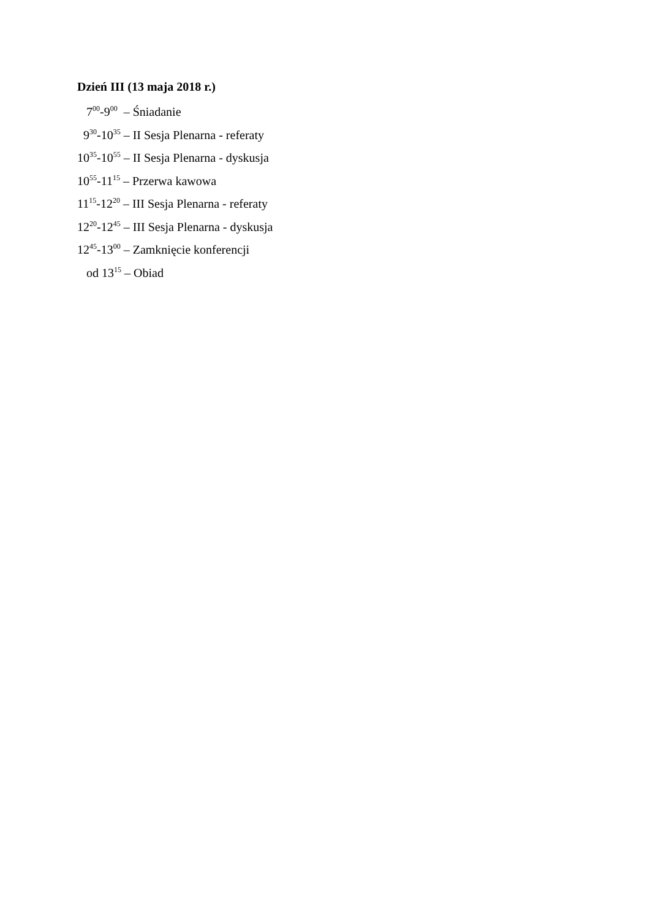Dzień III (13 maja 2018 r.)
7<sup>00</sup>-9<sup>00</sup> – Śniadanie
9<sup>30</sup>-10<sup>35</sup> – II Sesja Plenarna - referaty
10<sup>35</sup>-10<sup>55</sup> – II Sesja Plenarna - dyskusja
10<sup>55</sup>-11<sup>15</sup> – Przerwa kawowa
11<sup>15</sup>-12<sup>20</sup> – III Sesja Plenarna - referaty
12<sup>20</sup>-12<sup>45</sup> – III Sesja Plenarna - dyskusja
12<sup>45</sup>-13<sup>00</sup> – Zamknięcie konferencji
od 13<sup>15</sup> – Obiad